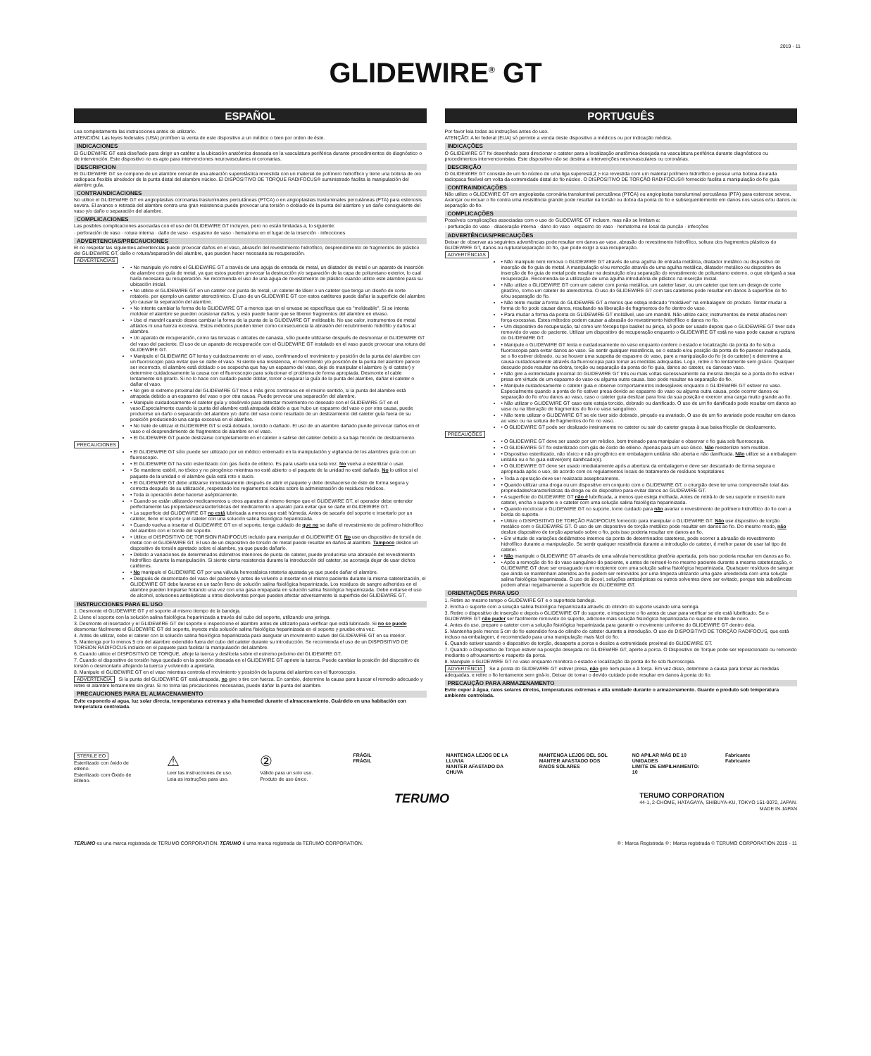2019 - 11
GLIDEWIRE<sup>®</sup> GT
ESPAÑOL
Lea completamente las instrucciones antes de utilizarlo.
ATENCIÓN: Las leyes federales (USA) prohíben la venta de este dispositivo a un médico o bien por orden de éste.
INDICACIONES
El GLIDEWIRE GT está diseñado para dirigir un catéter a la ubicación anatómica deseada en la vasculatura periférica durante procedimientos de diagnóstico o de intervención. Este dispositivo no es apto para intervenciones neurovasculares ni coronarias.
DESCRIPCION
El GLIDEWIRE GT se compone de un alambre cenral de una aleación superelástica revestida con un material de polímero hidrofílico y tiene una bobina de oro radiopaca flexible alrededor de la punta distal del alambre núcleo. El DISPOSITIVO DE TORQUE RADIFOCUS® suministrado facilita la manipulación del alambre guía.
CONTRAINDICACIONES
No utilice el GLIDEWIRE GT en angioplastias coronarias trasluminales percutáneas (PTCA) o en angioplastias trasluminales percutáneas (PTA) para estenosis severa. El avance o retirada del alambre contra una gran resistencia puede provocar una torsión o doblado de la punta del alambre y un daño consiguiente del vaso y/o daño o separación del alambre.
COMPLICACIONES
Las posibles complicaciones asociadas con el uso del GLIDEWIRE GT incluyen, pero no están limitadas a, lo siguiente:
· perforación de vaso · rotura interna · daño de vaso · espasmo de vaso · hematoma en el lugar de la inserción · infecciones
ADVERTENCIAS/PRECAUCIONES
El no respetar las siguientes advertencias puede provocar daños en el vaso, abrasión del revestimiento hidrofílico, desprendimiento de fragmentos de plástico del GLIDEWIRE GT, daño o rotura/separación del alambre, que pueden hacer necesaria su recuperación.
ADVERTENCIAS
• No manipule y/o retire el GLIDEWIRE GT a través de una aguja de entrada de metal, un dilatador de metal o un aparato de inserción de alambre con guía de metal, ya que estos pueden provocar la destrucción y/o separación de la capa de poliuretano exterior, lo cual haría necesaria su recuperación. Se recomienda el uso de una aguja de revestimiento de plástico cuando utilice este alambre para su ubicación inicial.
• No utilice el GLIDEWIRE GT en un cateter con punta de metal, un cateter de láser o un cateter que tenga un diseño de corte rotatorio, por ejemplo un cateter aterectómico. El uso de un GLIDEWIRE GT con estos catéteres puede dañar la superficie del alambre y/o causar la separación del alambre.
• No intente cambiar la forma de la GLIDEWIRE GT a menos que en el envase se especifique que es "moldeable". Si se intenta moldear el alambre se pueden ocasionar daños, y esto puede hacer que se liberen fragmentos del alambre en elvaso.
• Use el mandril cuando desee cambiar la forma de la punta de la GLIDEWIRE GT moldeable. No use calor, instrumentos de metal afilados ni una fuerza excesiva. Estos métodos pueden tener como consecuencia la abrasión del recubrimiento hidrófilo y daños al alambre.
• Un aparato de recuperación, como las tenazas o alicates de canasta, sólo puede utilizarse después de desmontar el GLIDEWIRE GT del vaso del paciente. El uso de un aparato de recuperación con el GLIDEWIRE GT instalado en el vaso puede provocar una rotura del GLIDEWIRE GT.
• Manipule el GLIDEWIRE GT lenta y cuidadosamente en el vaso, confirmando el movimiento y posición de la punta del alambre con un fluoroscopio para evitar que se dañe el vaso. Si siente una resistencia, el movimiento y/o posición de la punta del alambre parece ser incorrecto, el alambre está doblado o se sospecha que hay un espasmo del vaso, deje de manipular el alambre (y el cateter) y determine cuidadosamente la causa con el fluoroscopio para solucionar el problema de forma apropiada. Desmonte el cable lentamente sin girarlo. Si no lo hace con cuidado puede doblar, torcer o separar la guía de la punta del alambre, dañar el cateter o dañar el vaso.
• No gire el extremo proximal del GLIDEWIRE GT tres o más giros continuos en el mismo sentido, si la punta del alambre está atrapada debido a un espasmo del vaso o por otra causa. Puede provocar una separación del alambre.
• Manipule cuidadosamente el cateter guía y obsérvelo para detectar movimiento no deseado con el GLIDEWIRE GT en el vaso.Especialmente cuando la punta del alambre está atrapada debido a que hubo un espasmo del vaso o por otra causa, puede producirse un daño o separación del alambre y/o daño del vaso como resultado de un deslizamiento del cateter guía fuera de su posición produciendo una carga excesiva en el alambre.
• No trate de utilizar el GLIDEWIRE GT si está doblado, torcido o dañado. El uso de un alambre dañado puede provocar daños en el vaso o el desprendimiento de fragmentos de alambre en el vaso.
• El GLIDEWIRE GT puede deslizarse completamente en el cateter o salirse del cateter debido a su baja fricción de deslizamiento.
PRECAUCIONES
• El GLIDEWIRE GT sólo puede ser utilizado por un médico entrenado en la manipulación y vigilancia de los alambres guía con un fluoroscopio.
• El GLIDEWIRE GT ha sido esterilizado con gas óxido de etileno. Es para usarlo una sola vez. No vuelva a esterilizar o usar.
• Se mantiene estéril, no tóxico y no pirogénico mientras no esté abierto o el paquete de la unidad no esté dañado. No lo utilice si el paquete de la unidad o el alambre guía está roto o sucio.
• El GLIDEWIRE GT debe utilizarse inmediatamente después de abrir el paquete y debe deshacerse de éste de forma segura y correcta después de su utilización, respetando los reglamentos locales sobre la administración de residuos médicos.
• Toda la operación debe hacerse asépticamente.
• Cuando se están utilizando medicamentos u otros aparatos al mismo tiempo que el GLIDEWIRE GT, el operador debe entender perfectamente las propiedades/características del medicamento o aparato para evitar que se dañe el GLIDEWIRE GT.
• La superficie del GLIDEWIRE GT no está lubricada a menos que esté húmeda. Antes de sacarlo del soporte e insertarlo por un cateter, llene el soporte y el cateter con una solución salina fisiológica heparinizada.
• Cuando vuelva a insertar el GLIDEWIRE GT en el soporte, tenga cuidado de que no se dañe el revestimiento de polímero hidrofílico del alambre con el borde del soporte.
• Utilice el DISPOSITIVO DE TORSION RADIFOCUS incluido para manipular el GLIDEWIRE GT. No use un dispositivo de torsión de metal con el GLIDEWIRE GT. El uso de un dispositivo de torsión de metal puede resultar en daños al alambre. Tampoco deslice un dispositivo de torsión apretado sobre el alambre, ya que puede dañarlo.
• Debido a variaciones de determinados diámetros interiores de punta de cateter, puede producirse una abrasión del revestimiento hidrofílico durante la manipulación. Si siente cierta resistencia durante la introducción del cateter, se aconseja dejar de usar dichos catéteres.
• No manipule el GLIDEWIRE GT por una válvula hemostásica rotatoria ajustada ya que puede dañar el alambre.
• Después de desmontarlo del vaso del paciente y antes de volverlo a insertar en el mismo paciente durante la misma cateterización, el GLIDEWIRE GT debe lavarse en un tazón lleno de solución salina fisiológica heparinizada. Los residuos de sangre adheridos en el alambre pueden limpiarse frotando una vez con una gasa empapada en solución salina fisiológica heparinizada. Debe evitarse el uso de alcohol, soluciones antisépticas u otros disolventes porque pueden afectar adversamente la superficie del GLIDEWIRE GT.
INSTRUCCIONES PARA EL USO
1. Desmonte el GLIDEWIRE GT y el soporte al mismo tiempo de la bandeja.
2. Llene el soporte con la solución salina fisiológica heparinizada a través del cubo del soporte, utilizando una jeringa.
3. Desmonte el insertador y el GLIDEWIRE GT del soporte e inspeccione el alambre antes de utilizarlo para verificar que está lubricado. Si no se puede desmontar fácilmente el GLIDEWIRE GT del soporte, inyecte más solución salina fisiológica heparinizada en el soporte y pruebe otra vez.
4. Antes de utilizar, cebe el cateter con la solución salina fisiológica heparinizada para asegurar un movimiento suave del GLIDEWIRE GT en su interior.
5. Mantenga por lo menos 5 cm del alambre extendido fuera del cubo del cateter durante su introducción. Se recomienda el uso de un DISPOSITIVO DE TORSION RADIFOCUS incluido en el paquete para facilitar la manipulación del alambre.
6. Cuando utilice el DISPOSITIVO DE TORQUE, afloje la tuerca y deslícela sobre el extremo próximo del GLIDEWIRE GT.
7. Cuando el dispositivo de torsión haya quedado en la posición deseada en el GLIDEWIRE GT apriete la tuerca. Puede cambiar la posición del dispositivo de torsión o desmontarlo aflojando la tuerca y volviendo a apretarla.
8. Manipule el GLIDEWIRE GT en el vaso mientras controla el movimiento y posición de la punta del alambre con el fluoroscopio.
ADVERTENCIA Si la punta del GLIDEWIRE GT está atrapada, no gire o tire con fuerza. En cambio, determine la causa para buscar el remedio adecuado y retire el alambre lentamente sin girar. Si no toma las precauciones necesarias, puede dañar la punta del alambre.
PRECAUCIONES PARA EL ALMACENAMIENTO
Evite exponerlo al agua, luz solar directa, temperaturas extremas y alta humedad durante el almacenamiento. Guárdelo en una habitación con temperatura controlada.
PORTUGUÊS
Por favor leia todas as instruções antes do uso.
ATENÇÃO: A lei federal (EUA) só permite a venda deste dispositivo a médicos ou por indicação médica.
INDICAÇÕES
O GLIDEWIRE GT foi desenhado para direcionar o cateter para a localização anatômica desejada na vasculatura periférica durante diagnósticos ou procedimentos intervencionistas. Este dispositivo não se destina a intervenções neurovasculares ou coronárias.
DESCRIÇÃO
O GLIDEWIRE GT consiste de um fio núcleo de uma liga superesláストica revestida com um material polímero hidrofílico e possui uma bobina dourada radiopaca flexível em volta da extremidade distal do fio núcleo. O DISPOSITIVO DE TORÇÃO RADIFOCUS® fornecido facilita a manipulação do fio guia.
CONTRAINDICAÇÕES
Não utilize o GLIDEWIRE GT em angioplastia coronária transluminal percutânea (PTCA) ou angioplastia transluminal percutânea (PTA) para estenose severa. Avançar ou recuar o fio contra uma resistência grande pode resultar na torsão ou dobra da ponta do fio e subsequentemente em danos nos vasos e/ou danos ou separação do fio.
COMPLICAÇÕES
Possíveis complicações associadas com o uso do GLIDEWIRE GT incluem, mas não se limitam a:
· perfuração do vaso · dilaceração interna · dano do vaso · espasmo do vaso · hematoma no local da punção · infecções
ADVERTÊNCIAS/PRECAUÇÕES
Deixar de observar as seguintes advertências pode resultar em danos ao vaso, abrasão do revestimento hidrofílico, soltura dos fragmentos plásticos do GLIDEWIRE GT, danos ou ruptura/separação do fio, que pode exigir a sua recuperação.
ADVERTÊNCIAS
• Não manipule nem remova o GLIDEWIRE GT através de uma agulha de entrada metálica, dilatador metálico ou dispositivo de inserção de fio guia de metal. A manipulação e/ou remoção através de uma agulha metálica, dilatador metálico ou dispositivo de inserção de fio guia de metal pode resultar na destruição e/ou separação do revestimento de poliuretano externo, o que obrigará a sua recuperação. Recomenda-se a utilização de uma agulha introdutória de plástico na inserção inicial.
• Não utilize o GLIDEWIRE GT com um cateter com ponta metálica, um cateter laser, ou um cateter que tem um design de corte giratório, como um cateter de aterectomia. O uso do GLIDEWIRE GT com tais cateteres pode resultar em danos à superfície do fio e/ou separação do fio.
• Não tente mudar a forma do GLIDEWIRE GT a menos que esteja indicado "moldável" na embalagem do produto. Tentar mudar a forma do fio pode causar danos, resultando na liberação de fragmentos do fio dentro do vaso.
• Para mudar a forma da ponta do GLIDEWIRE GT moldável, use um mandril. Não utilize calor, instrumentos de metal afiados nem força excessiva. Estes métodos podem causar a abrasão do revestimento hidrofílico e danos no fio.
• Um dispositivo de recuperação, tal como um fórceps tipo basket ou pinça, só pode ser usado depois que o GLIDEWIRE GT tiver sido removido do vaso do paciente. Utilizar um dispositivo de recuperação enquanto o GLIDEWIRE GT está no vaso pode causar a ruptura do GLIDEWIRE GT.
• Manipule o GLIDEWIRE GT lenta e cuidadosamente no vaso enquanto confere o estado e localização da ponta do fio sob a fluoroscopia para evitar danos ao vaso. Se sentir qualquer resistência, se o estado e/ou posição da ponta do fio parecer inadequada, se o fio estiver dobrado, ou se houver uma suspeita de espasmo do vaso, pare a manipulação do fio (e do cateter) e determine a causa cuidadosamente através da fluoroscopia para tomar as medidas adequadas. Logo, retire o fio lentamente sem girá-lo. Qualquer descuido pode resultar na dobra, torção ou separação da ponta do fio guia, danos ao cateter, ou danosao vaso.
• Não gire a extremidade proximal do GLIDEWIRE GT três ou mais voltas sucessivamente na mesma direção se a ponta do fio estiver presa em virtude de um espasmo do vaso ou alguma outra causa. Isso pode resultar na separação do fio.
• Manipule cuidadosamente o cateter guia e observe comportamentos indesejáveis enquanto o GLIDEWIRE GT estiver no vaso. Especialmente quando a ponta do fio estiver presa devido ao espasmo do vaso ou alguma outra causa, pode ocorrer danos ou separação do fio e/ou danos ao vaso, caso o cateter guia deslizar para fora da sua posição e exercer uma carga muito grande ao fio.
• Não utilizar o GLIDEWIRE GT caso este esteja torcido, dobrado ou danificado. O uso de um fio danificado pode resultar em danos ao vaso ou na liberação de fragmentos do fio no vaso sanguíneo.
• Não tente utilizar o GLIDEWIRE GT se ele tiver sido dobrado, pinçado ou avariado. O uso de um fio avariado pode resultar em danos ao vaso ou na soltura de fragmentos do fio no vaso.
• O GLIDEWIRE GT pode ser deslizado inteiramente no cateter ou sair do cateter graças à sua baixa fricção de deslizamento.
PRECAUÇÕES
• O GLIDEWIRE GT deve ser usado por um médico, bem treinado para manipular e observar o fio guia sob fluoroscopia.
• O GLIDEWIRE GT foi esterilizado com gás de óxido de etileno. Apenas para um uso único. Não reesterilize nem reutilize.
• Dispositivo esterilizado, não tóxico e não pirogênico em embalagem unitária não aberta e não danificada. Não utilize se a embalagem unitária ou o fio guia estiver(em) danificado(s).
• O GLIDEWIRE GT deve ser usado imediatamente após a abertura da embalagem e deve ser descartado de forma segura e apropriada após o uso, de acordo com os regulamentos locais de tratamento de resíduos hospitalares
• Toda a operação deve ser realizada assepticamente.
• Quando utilizar uma droga ou um dispositivo em conjunto com o GLIDEWIRE GT, o cirurgião deve ter uma compreensão total das propriedades/características da droga ou do dispositivo para evitar danos ao GLIDEWIRE GT.
• A superfície do GLIDEWIRE GT não é lubrificada, a menos que esteja molhada. Antes de retirá-lo de seu suporte e inseri-lo num cateter, encha o suporte e o cateter com uma solução salina fisiológica heparinizada.
• Quando recolocar o GLIDEWIRE GT no suporte, tome cuidado para não avariar o revestimento de polímero hidrofílico do fio com a borda do suporte.
• Utilize o DISPOSITIVO DE TORÇÃO RADIFOCUS fornecido para manipular o GLIDEWIRE GT. Não use dispositivo de torção metálico com o GLIDEWIRE GT. O uso de um dispositivo de torção metálico pode resultar em danos ao fio. Do mesmo modo, não deslize dispositivo de torção apertado sobre o fio, pois isso poderia resultar em danos ao fio.
• Em virtude de variações dediâmetros internos da ponta de determinados cateteres, pode ocorrer a abrasão do revestimento hidrofílico durante a manipulação. Se sentir qualquer resistência durante a introdução do cateter, é melhor parar de usar tal tipo de cateter.
• Não manipule o GLIDEWIRE GT através de uma válvula hemostática giratória apertada, pois isso poderia resultar em danos ao fio.
• Após a remoção do fio do vaso sanguíneo do paciente, e antes de reinseri-lo no mesmo paciente durante a mesma cateterização, o GLIDEWIRE GT deve ser enxaguado num recipiente com uma solução salina fisiológica heparinizada. Quaisquer resíduos de sangue que ainda se mantenham aderidos ao fio podem ser removidos por uma limpeza utilizando uma gaze umedecida com uma solução salina fisiológica heparinizada. O uso de álcool, soluções antissépticas ou outros solventes deve ser evitado, porque tais substâncias podem afetar negativamente a superfície do GLIDEWIRE GT.
ORIENTAÇÕES PARA USO
1. Retire ao mesmo tempo o GLIDEWIRE GT e o suporteda bandeja.
2. Encha o suporte com a solução salina fisiológica heparinizada através do cilindro do suporte usando uma seringa.
3. Retire o dispositivo de inserção e depois o GLIDEWIRE GT do suporte, e inspecione o fio antes de usar para verificar se ele está lubrificado. Se o GLIDEWIRE GT não puder ser facilmente removido do suporte, adicione mais solução fisiológica heparinizada no suporte e tente de novo.
4. Antes do uso, prepare o cateter com a solução fisiológica heparinizada para garantir o movimento uniforme do GLIDEWIRE GT dentro dela.
5. Mantenha pelo menos 5 cm do fio estendido fora do cilindro do cateter durante a introdução. O uso do DISPOSITIVO DE TORÇÃO RADIFOCUS, que está incluso na embalagem, é recomendado para uma manipulação mais fácil do fio.
6. Quando estiver usando o dispositivo de torção, desaperte a porca e deslize a extremidade proximal do GLIDEWIRE GT.
7. Quando o Dispositivo de Torque estiver na posição desejada no GLIDEWIRE GT, aperte a porca. O Dispositivo de Torque pode ser reposicionado ou removido mediante o afrouxamento e reaperto da porca.
8. Manipule o GLIDEWIRE GT no vaso enquanto monitora o estado e localização da ponta do fio sob fluoroscopia.
ADVERTÊNCIA Se a ponta do GLIDEWIRE GT estiver presa, não gire nem puxe-o à força. Em vez disso, determine a causa para tomar as medidas adequadas, e retire o fio lentamente sem girá-lo. Deixar de tomar o devido cuidado pode resultar em danos à ponta do fio.
PRECAUÇÃO PARA ARMAZENAMENTO
Evite expor à água, raios solares diretos, temperaturas extremas e alta umidade durante o armazenamento. Guarde o produto sob temperatura ambiente controlada.
STERILE EO
Esterilizado con óxido de etileno.
Esterilizado com Óxido de Etileno.
⚠
Leer las instrucciones de uso.
Leia as instruções para uso.
②
Válido para un solo uso.
Produto de uso único.
FRÁGIL
FRÁGIL
MANTENGA LEJOS DE LA LLUVIA
MANTER AFASTADO DA CHUVA
MANTENGA LEJOS DEL SOL
MANTER AFASTADO DOS RAIOS SOLARES
NO APILAR MÁS DE 10 UNIDADES
LIMITE DE EMPILHAMENTO: 10
Fabricante
Fabricante
TERUMO
TERUMO CORPORATION
44-1, 2-CHOME, HATAGAYA, SHIBUYA-KU, TOKYO 151-0072, JAPAN.
MADE IN JAPAN
TERUMO es una marca registrada de TERUMO CORPORATION. TERUMO é uma marca registrada da TERUMO CORPORATION. ® : Marca Registrada ® : Marca registrada © TERUMO CORPORATION 2019 - 11